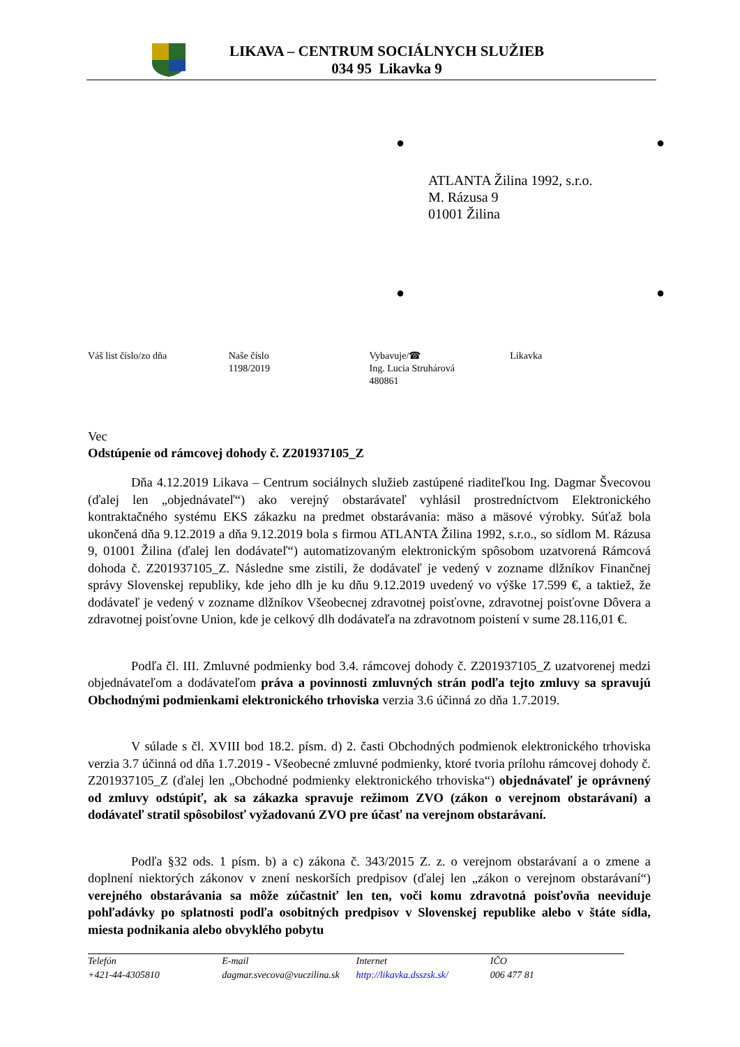LIKAVA – CENTRUM SOCIÁLNYCH SLUŽIEB
034 95 Likavka 9
● ●
ATLANTA Žilina 1992, s.r.o.
M. Rázusa 9
01001 Žilina
● ●
Váš list číslo/zo dňa Naše číslo
1198/2019
Vybavuje/☎
Ing. Lucia Struhárová
480861
Likavka
Vec
Odstúpenie od rámcovej dohody č. Z201937105_Z
Dňa 4.12.2019 Likava – Centrum sociálnych služieb zastúpené riaditeľkou Ing. Dagmar Švecovou (ďalej len „objednávateľ“) ako verejný obstarávateľ vyhlásil prostredníctvom Elektronického kontraktačného systému EKS zákazku na predmet obstarávania: mäso a mäsové výrobky. Súťaž bola ukončená dňa 9.12.2019 a dňa 9.12.2019 bola s firmou ATLANTA Žilina 1992, s.r.o., so sídlom M. Rázusa 9, 01001 Žilina (ďalej len dodávateľ“) automatizovaným elektronickým spôsobom uzatvorená Rámcová dohoda č. Z201937105_Z. Následne sme zistili, že dodávateľ je vedený v zozname dlžníkov Finančnej správy Slovenskej republiky, kde jeho dlh je ku dňu 9.12.2019 uvedený vo výške 17.599 €, a taktiež, že dodávateľ je vedený v zozname dlžníkov Všeobecnej zdravotnej poisťovne, zdravotnej poisťovne Dôvera a zdravotnej poisťovne Union, kde je celkový dlh dodávateľa na zdravotnom poistení v sume 28.116,01 €.
Podľa čl. III. Zmluvné podmienky bod 3.4. rámcovej dohody č. Z201937105_Z uzatvorenej medzi objednávateľom a dodávateľom práva a povinnosti zmluvných strán podľa tejto zmluvy sa spravujú Obchodnými podmienkami elektronického trhoviska verzia 3.6 účinná zo dňa 1.7.2019.
V súlade s čl. XVIII bod 18.2. písm. d) 2. časti Obchodných podmienok elektronického trhoviska verzia 3.7 účinná od dňa 1.7.2019 - Všeobecné zmluvné podmienky, ktoré tvoria prílohu rámcovej dohody č. Z201937105_Z (ďalej len „Obchodné podmienky elektronického trhoviska“) objednávateľ je oprávnený od zmluvy odstúpiť, ak sa zákazka spravuje režimom ZVO (zákon o verejnom obstarávaní) a dodávateľ stratil spôsobilosť vyžadovanú ZVO pre účasť na verejnom obstarávaní.
Podľa §32 ods. 1 písm. b) a c) zákona č. 343/2015 Z. z. o verejnom obstarávaní a o zmene a doplnení niektorých zákonov v znení neskorších predpisov (ďalej len „zákon o verejnom obstarávaní“) verejného obstarávania sa môže zúčastniť len ten, voči komu zdravotná poisťovňa neeviduje pohľadávky po splatnosti podľa osobitných predpisov v Slovenskej republike alebo v štáte sídla, miesta podnikania alebo obvyklého pobytu
Telefón
+421-44-4305810
E-mail
dagmar.svecova@vuczilina.sk
Internet
http://likavka.dsszsk.sk/
IČO
006 477 81